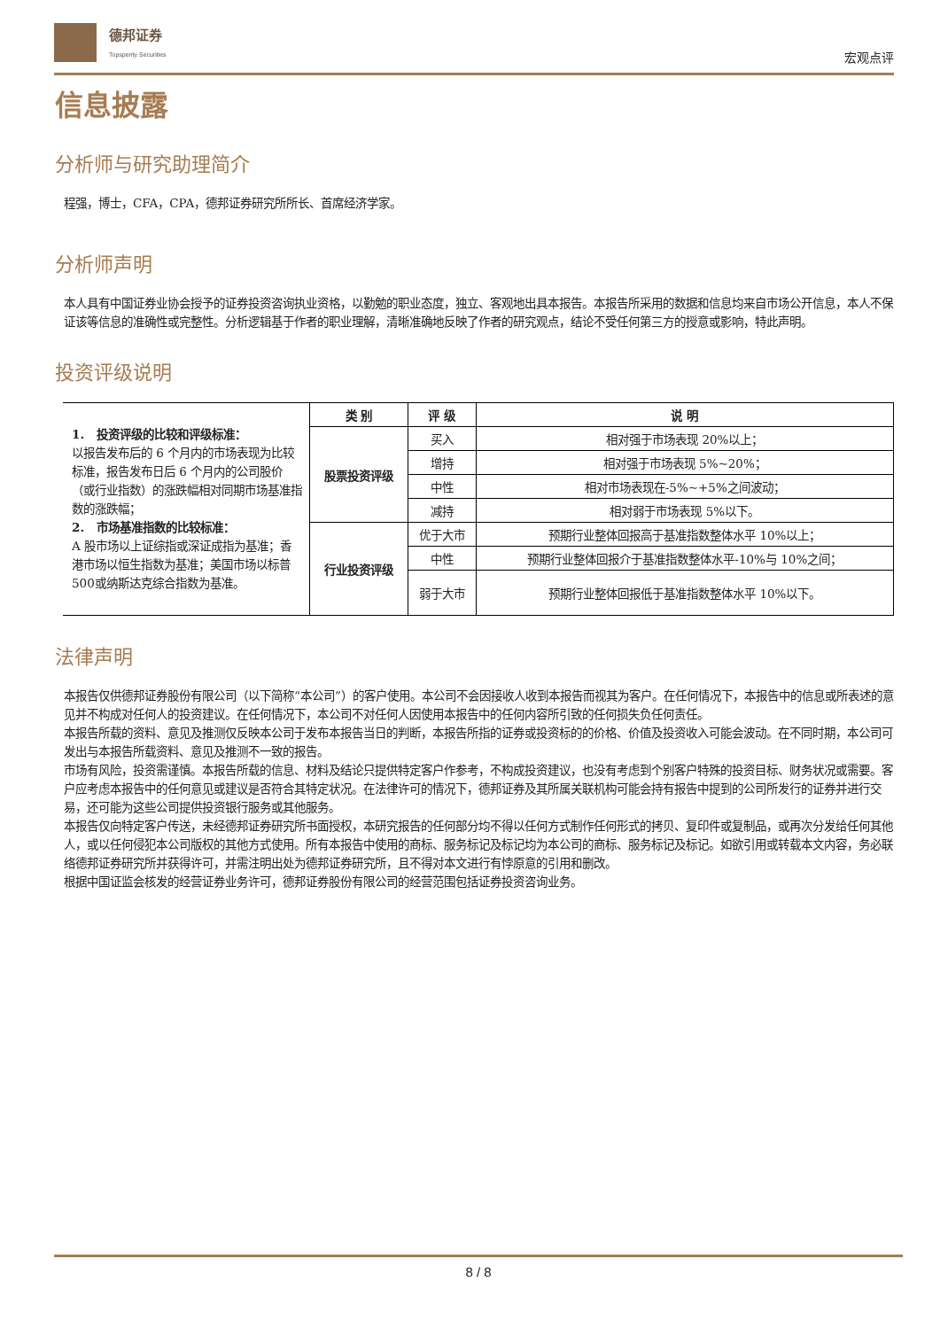德邦证券
Topsperity Securities
宏观点评
信息披露
分析师与研究助理简介
程强，博士，CFA，CPA，德邦证券研究所所长、首席经济学家。
分析师声明
本人具有中国证券业协会授予的证券投资咨询执业资格，以勤勉的职业态度，独立、客观地出具本报告。本报告所采用的数据和信息均来自市场公开信息，本人不保证该等信息的准确性或完整性。分析逻辑基于作者的职业理解，清晰准确地反映了作者的研究观点，结论不受任何第三方的授意或影响，特此声明。
投资评级说明
| 1. 投资评级的比较和评级标准： 以报告发布后的 6 个月内的市场表现为比较标准，报告发布日后 6 个月内的公司股价（或行业指数）的涨跌幅相对同期市场基准指数的涨跌幅； 2. 市场基准指数的比较标准： A 股市场以上证综指或深证成指为基准；香港市场以恒生指数为基准；美国市场以标普500或纳斯达克综合指数为基准。 | 类 别 | 评 级 | 说 明 |
| | 股票投资评级 | 买入 | 相对强于市场表现 20%以上； |
| | | 增持 | 相对强于市场表现 5%~20%； |
| | | 中性 | 相对市场表现在-5%~+5%之间波动； |
| | | 减持 | 相对弱于市场表现 5%以下。 |
| | 行业投资评级 | 优于大市 | 预期行业整体回报高于基准指数整体水平 10%以上； |
| | | 中性 | 预期行业整体回报介于基准指数整体水平-10%与 10%之间； |
| | | 弱于大市 | 预期行业整体回报低于基准指数整体水平 10%以下。 |
法律声明
本报告仅供德邦证券股份有限公司（以下简称“本公司”）的客户使用。本公司不会因接收人收到本报告而视其为客户。在任何情况下，本报告中的信息或所表述的意见并不构成对任何人的投资建议。在任何情况下，本公司不对任何人因使用本报告中的任何内容所引致的任何损失负任何责任。
本报告所载的资料、意见及推测仅反映本公司于发布本报告当日的判断，本报告所指的证券或投资标的的价格、价值及投资收入可能会波动。在不同时期，本公司可发出与本报告所载资料、意见及推测不一致的报告。
市场有风险，投资需谨慎。本报告所载的信息、材料及结论只提供特定客户作参考，不构成投资建议，也没有考虑到个别客户特殊的投资目标、财务状况或需要。客户应考虑本报告中的任何意见或建议是否符合其特定状况。在法律许可的情况下，德邦证券及其所属关联机构可能会持有报告中提到的公司所发行的证券并进行交易，还可能为这些公司提供投资银行服务或其他服务。
本报告仅向特定客户传送，未经德邦证券研究所书面授权，本研究报告的任何部分均不得以任何方式制作任何形式的拷贝、复印件或复制品，或再次分发给任何其他人，或以任何侵犯本公司版权的其他方式使用。所有本报告中使用的商标、服务标记及标记均为本公司的商标、服务标记及标记。如欲引用或转载本文内容，务必联络德邦证券研究所并获得许可，并需注明出处为德邦证券研究所，且不得对本文进行有悖原意的引用和删改。
根据中国证监会核发的经营证券业务许可，德邦证券股份有限公司的经营范围包括证券投资咨询业务。
8 / 8